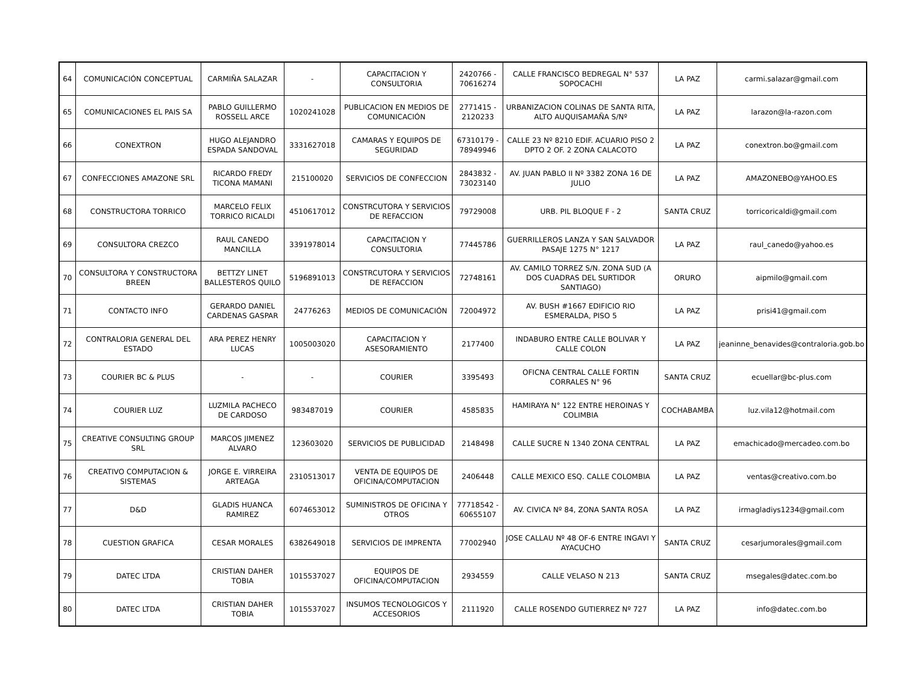| 64 | COMUNICACIÓN CONCEPTUAL | CARMIÑA SALAZAR | - | CAPACITACION Y CONSULTORIA | 2420766 - 70616274 | CALLE FRANCISCO BEDREGAL N° 537 SOPOCACHI | LA PAZ | carmi.salazar@gmail.com |
| 65 | COMUNICACIONES EL PAIS SA | PABLO GUILLERMO ROSSELL ARCE | 1020241028 | PUBLICACION EN MEDIOS DE COMUNICACIÓN | 2771415 - 2120233 | URBANIZACION COLINAS DE SANTA RITA, ALTO AUQUISAMAÑA S/Nº | LA PAZ | larazon@la-razon.com |
| 66 | CONEXTRON | HUGO ALEJANDRO ESPADA SANDOVAL | 3331627018 | CAMARAS Y EQUIPOS DE SEGURIDAD | 67310179 - 78949946 | CALLE 23 Nº 8210 EDIF. ACUARIO PISO 2 DPTO 2 OF. 2 ZONA CALACOTO | LA PAZ | conextron.bo@gmail.com |
| 67 | CONFECCIONES AMAZONE SRL | RICARDO FREDY TICONA MAMANI | 215100020 | SERVICIOS DE CONFECCION | 2843832 - 73023140 | AV. JUAN PABLO II Nº 3382 ZONA 16 DE JULIO | LA PAZ | AMAZONEBO@YAHOO.ES |
| 68 | CONSTRUCTORA TORRICO | MARCELO FELIX TORRICO RICALDI | 4510617012 | CONSTRCUTORA Y SERVICIOS DE REFACCION | 79729008 | URB. PIL BLOQUE F - 2 | SANTA CRUZ | torricoricaldi@gmail.com |
| 69 | CONSULTORA CREZCO | RAUL CANEDO MANCILLA | 3391978014 | CAPACITACION Y CONSULTORIA | 77445786 | GUERRILLEROS LANZA Y SAN SALVADOR PASAJE 1275 N° 1217 | LA PAZ | raul_canedo@yahoo.es |
| 70 | CONSULTORA Y CONSTRUCTORA BREEN | BETTZY LINET BALLESTEROS QUILO | 5196891013 | CONSTRCUTORA Y SERVICIOS DE REFACCION | 72748161 | AV. CAMILO TORREZ S/N. ZONA SUD (A DOS CUADRAS DEL SURTIDOR SANTIAGO) | ORURO | aipmilo@gmail.com |
| 71 | CONTACTO INFO | GERARDO DANIEL CARDENAS GASPAR | 24776263 | MEDIOS DE COMUNICACIÓN | 72004972 | AV. BUSH #1667 EDIFICIO RIO ESMERALDA, PISO 5 | LA PAZ | prisi41@gmail.com |
| 72 | CONTRALORIA GENERAL DEL ESTADO | ARA PEREZ HENRY LUCAS | 1005003020 | CAPACITACION Y ASESORAMIENTO | 2177400 | INDABURO ENTRE CALLE BOLIVAR Y CALLE COLON | LA PAZ | jeaninne_benavides@contraloria.gob.bo |
| 73 | COURIER BC & PLUS | - | - | COURIER | 3395493 | OFICNA CENTRAL CALLE FORTIN CORRALES N° 96 | SANTA CRUZ | ecuellar@bc-plus.com |
| 74 | COURIER LUZ | LUZMILA PACHECO DE CARDOSO | 983487019 | COURIER | 4585835 | HAMIRAYA N° 122 ENTRE HEROINAS Y COLIMBIA | COCHABAMBA | luz.vila12@hotmail.com |
| 75 | CREATIVE CONSULTING GROUP SRL | MARCOS JIMENEZ ALVARO | 123603020 | SERVICIOS DE PUBLICIDAD | 2148498 | CALLE SUCRE N 1340 ZONA CENTRAL | LA PAZ | emachicado@mercadeo.com.bo |
| 76 | CREATIVO COMPUTACION & SISTEMAS | JORGE E. VIRREIRA ARTEAGA | 2310513017 | VENTA DE EQUIPOS DE OFICINA/COMPUTACION | 2406448 | CALLE MEXICO ESQ. CALLE COLOMBIA | LA PAZ | ventas@creativo.com.bo |
| 77 | D&D | GLADIS HUANCA RAMIREZ | 6074653012 | SUMINISTROS DE OFICINA Y OTROS | 77718542 - 60655107 | AV. CIVICA Nº 84, ZONA SANTA ROSA | LA PAZ | irmagladiys1234@gmail.com |
| 78 | CUESTION GRAFICA | CESAR MORALES | 6382649018 | SERVICIOS DE IMPRENTA | 77002940 | JOSE CALLAU Nº 48 OF-6 ENTRE INGAVI Y AYACUCHO | SANTA CRUZ | cesarjumorales@gmail.com |
| 79 | DATEC LTDA | CRISTIAN DAHER TOBIA | 1015537027 | EQUIPOS DE OFICINA/COMPUTACION | 2934559 | CALLE VELASO N 213 | SANTA CRUZ | msegales@datec.com.bo |
| 80 | DATEC LTDA | CRISTIAN DAHER TOBIA | 1015537027 | INSUMOS TECNOLOGICOS Y ACCESORIOS | 2111920 | CALLE ROSENDO GUTIERREZ Nº 727 | LA PAZ | info@datec.com.bo |